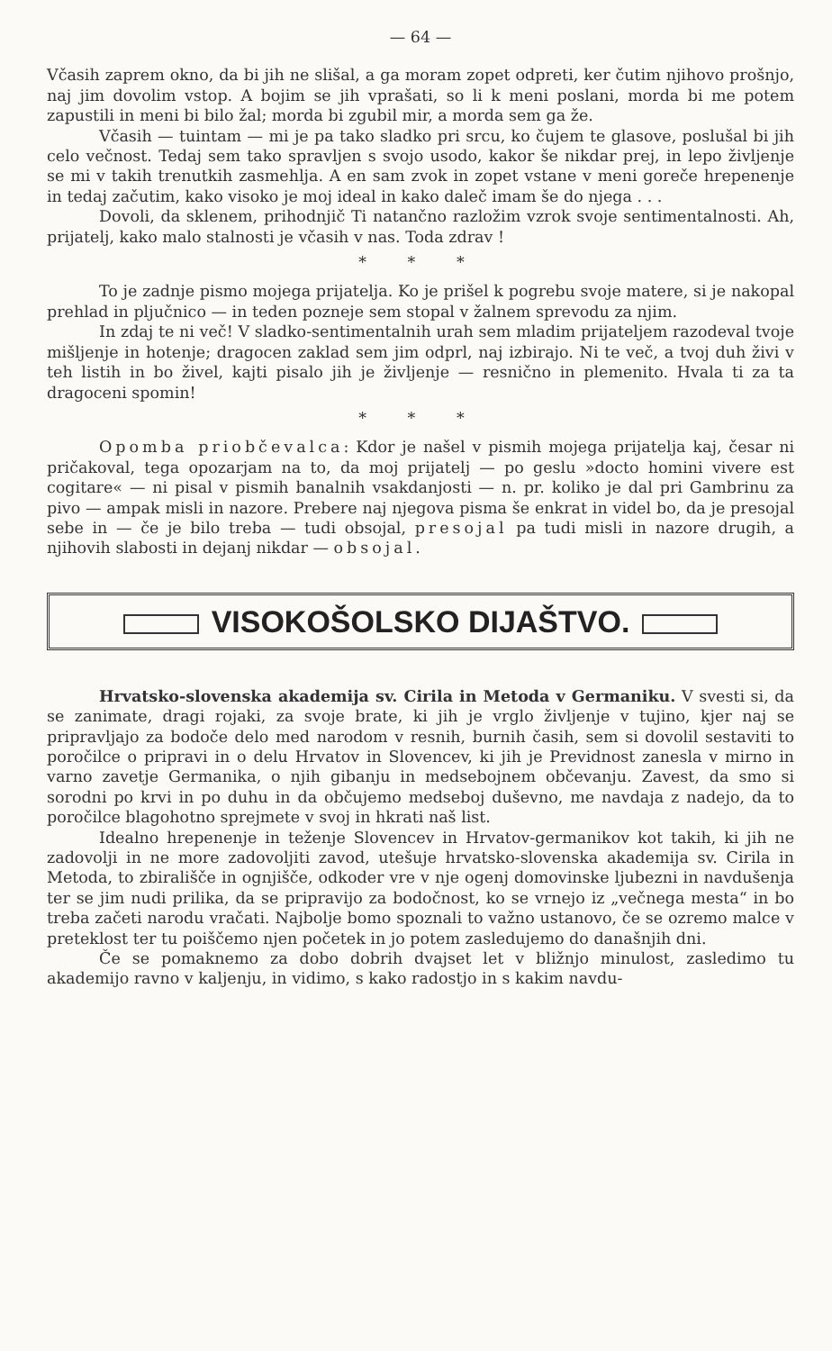— 64 —
Včasih zaprem okno, da bi jih ne slišal, a ga moram zopet odpreti, ker čutim njihovo prošnjo, naj jim dovolim vstop. A bojim se jih vprašati, so li k meni poslani, morda bi me potem zapustili in meni bi bilo žal; morda bi zgubil mir, a morda sem ga že.
Včasih — tuintam — mi je pa tako sladko pri srcu, ko čujem te glasove, poslušal bi jih celo večnost. Tedaj sem tako spravljen s svojo usodo, kakor še nikdar prej, in lepo življenje se mi v takih trenutkih zasmehlja. A en sam zvok in zopet vstane v meni goreče hrepenenje in tedaj začutim, kako visoko je moj ideal in kako daleč imam še do njega . . .
Dovoli, da sklenem, prihodnjič Ti natančno razložim vzrok svoje sentimentalnosti. Ah, prijatelj, kako malo stalnosti je včasih v nas. Toda zdrav !
* * *
To je zadnje pismo mojega prijatelja. Ko je prišel k pogrebu svoje matere, si je nakopal prehlad in pljučnico — in teden pozneje sem stopal v žalnem sprevodu za njim.
In zdaj te ni več! V sladko-sentimentalnih urah sem mladim prijateljem razodeval tvoje mišljenje in hotenje; dragocen zaklad sem jim odprl, naj izbirajo. Ni te več, a tvoj duh živi v teh listih in bo živel, kajti pisalo jih je življenje — resnično in plemenito. Hvala ti za ta dragoceni spomin!
* * *
Opomba priobčevalca: Kdor je našel v pismih mojega prijatelja kaj, česar ni pričakoval, tega opozarjam na to, da moj prijatelj — po geslu »docto homini vivere est cogitare« — ni pisal v pismih banalnih vsakdanjosti — n. pr. koliko je dal pri Gambrinu za pivo — ampak misli in nazore. Prebere naj njegova pisma še enkrat in videl bo, da je presojal sebe in — če je bilo treba — tudi obsojal, presojal pa tudi misli in nazore drugih, a njihovih slabosti in dejanj nikdar — obsojal.
VISOKOŠOLSKO DIJAŠTVO.
Hrvatsko-slovenska akademija sv. Cirila in Metoda v Germaniku. V svesti si, da se zanimate, dragi rojaki, za svoje brate, ki jih je vrglo življenje v tujino, kjer naj se pripravljajo za bodoče delo med narodom v resnih, burnih časih, sem si dovolil sestaviti to poročilce o pripravi in o delu Hrvatov in Slovencev, ki jih je Previdnost zanesla v mirno in varno zavetje Germanika, o njih gibanju in medsebojnem občevanju. Zavest, da smo si sorodni po krvi in po duhu in da občujemo medseboj duševno, me navdaja z nadejo, da to poročilce blagohotno sprejmete v svoj in hkrati naš list.
Idealno hrepenenje in teženje Slovencev in Hrvatov-germanikov kot takih, ki jih ne zadovolji in ne more zadovoljiti zavod, utešuje hrvatsko-slovenska akademija sv. Cirila in Metoda, to zbirališče in ognjišče, odkoder vre v nje ogenj domovinske ljubezni in navdušenja ter se jim nudi prilika, da se pripravijo za bodočnost, ko se vrnejo iz „večnega mesta“ in bo treba začeti narodu vračati. Najbolje bomo spoznali to važno ustanovo, če se ozremo malce v preteklost ter tu poiščemo njen početek in jo potem zasledujemo do današnjih dni.
Če se pomaknemo za dobo dobrih dvajset let v bližnjo minulost, zasledimo tu akademijo ravno v kaljenju, in vidimo, s kako radostjo in s kakim navdu-